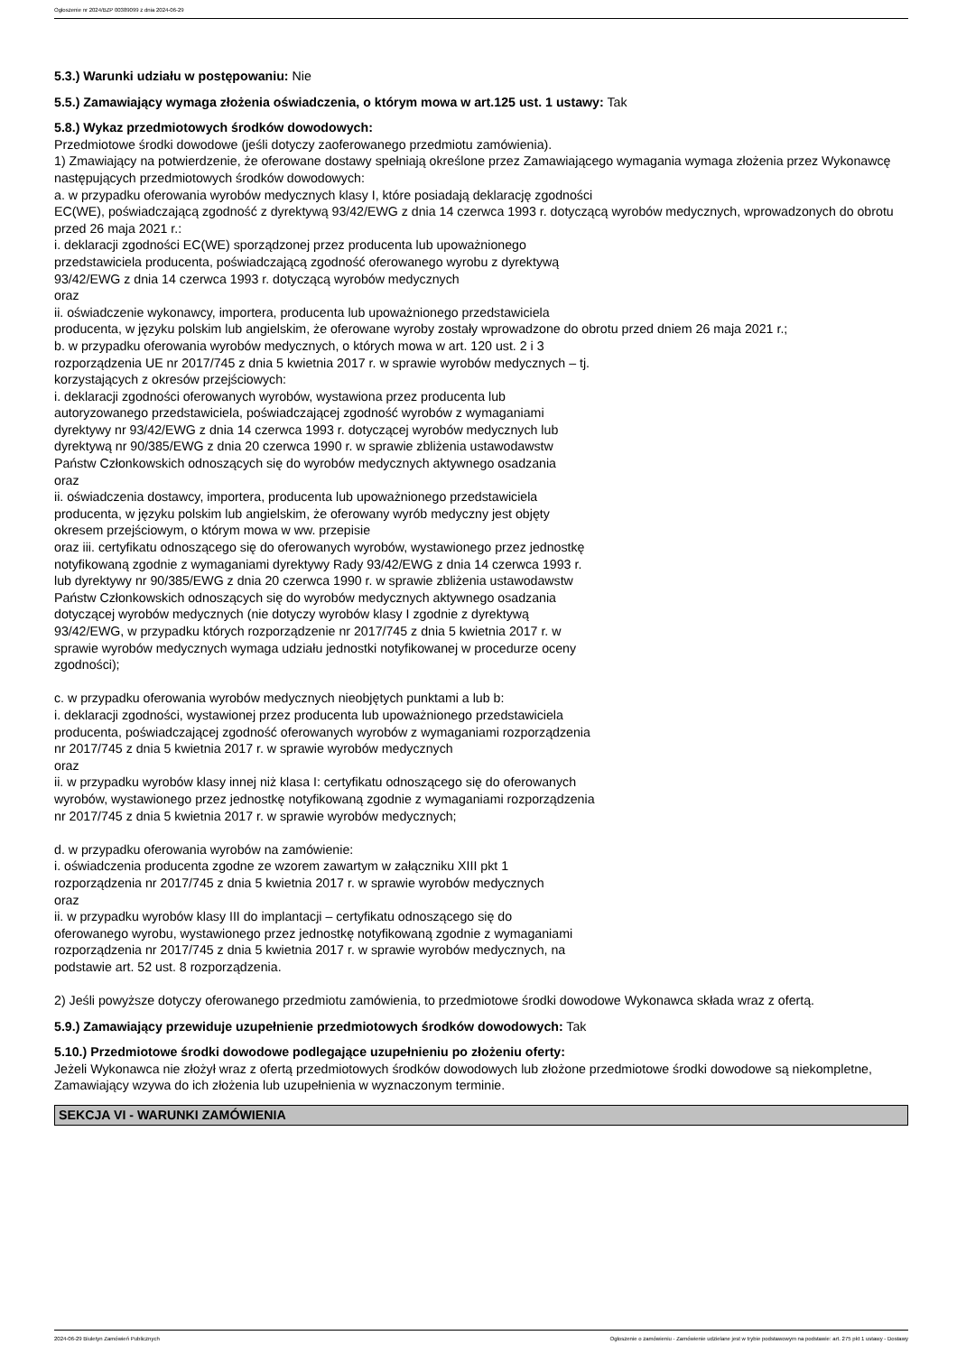Ogłoszenie nr 2024/BZP 00389099 z dnia 2024-06-29
5.3.) Warunki udziału w postępowaniu: Nie
5.5.) Zamawiający wymaga złożenia oświadczenia, o którym mowa w art.125 ust. 1 ustawy: Tak
5.8.) Wykaz przedmiotowych środków dowodowych:
Przedmiotowe środki dowodowe (jeśli dotyczy zaoferowanego przedmiotu zamówienia).
1) Zmawiający na potwierdzenie, że oferowane dostawy spełniają określone przez Zamawiającego wymagania wymaga złożenia przez Wykonawcę następujących przedmiotowych środków dowodowych:
a. w przypadku oferowania wyrobów medycznych klasy I, które posiadają deklarację zgodności
EC(WE), poświadczającą zgodność z dyrektywą 93/42/EWG z dnia 14 czerwca 1993 r. dotyczącą wyrobów medycznych, wprowadzonych do obrotu przed 26 maja 2021 r.:
i. deklaracji zgodności EC(WE) sporządzonej przez producenta lub upoważnionego
przedstawiciela producenta, poświadczającą zgodność oferowanego wyrobu z dyrektywą
93/42/EWG z dnia 14 czerwca 1993 r. dotyczącą wyrobów medycznych
oraz
ii. oświadczenie wykonawcy, importera, producenta lub upoważnionego przedstawiciela
producenta, w języku polskim lub angielskim, że oferowane wyroby zostały wprowadzone do obrotu przed dniem 26 maja 2021 r.;
b. w przypadku oferowania wyrobów medycznych, o których mowa w art. 120 ust. 2 i 3
rozporządzenia UE nr 2017/745 z dnia 5 kwietnia 2017 r. w sprawie wyrobów medycznych – tj.
korzystających z okresów przejściowych:
i. deklaracji zgodności oferowanych wyrobów, wystawiona przez producenta lub
autoryzowanego przedstawiciela, poświadczającej zgodność wyrobów z wymaganiami
dyrektywy nr 93/42/EWG z dnia 14 czerwca 1993 r. dotyczącej wyrobów medycznych lub
dyrektywą nr 90/385/EWG z dnia 20 czerwca 1990 r. w sprawie zbliżenia ustawodawstw
Państw Członkowskich odnoszących się do wyrobów medycznych aktywnego osadzania
oraz
ii. oświadczenia dostawcy, importera, producenta lub upoważnionego przedstawiciela
producenta, w języku polskim lub angielskim, że oferowany wyrób medyczny jest objęty
okresem przejściowym, o którym mowa w ww. przepisie
oraz iii. certyfikatu odnoszącego się do oferowanych wyrobów, wystawionego przez jednostkę
notyfikowaną zgodnie z wymaganiami dyrektywy Rady 93/42/EWG z dnia 14 czerwca 1993 r.
lub dyrektywy nr 90/385/EWG z dnia 20 czerwca 1990 r. w sprawie zbliżenia ustawodawstw
Państw Członkowskich odnoszących się do wyrobów medycznych aktywnego osadzania
dotyczącej wyrobów medycznych (nie dotyczy wyrobów klasy I zgodnie z dyrektywą
93/42/EWG, w przypadku których rozporządzenie nr 2017/745 z dnia 5 kwietnia 2017 r. w
sprawie wyrobów medycznych wymaga udziału jednostki notyfikowanej w procedurze oceny
zgodności);
c. w przypadku oferowania wyrobów medycznych nieobjętych punktami a lub b:
i. deklaracji zgodności, wystawionej przez producenta lub upoważnionego przedstawiciela
producenta, poświadczającej zgodność oferowanych wyrobów z wymaganiami rozporządzenia
nr 2017/745 z dnia 5 kwietnia 2017 r. w sprawie wyrobów medycznych
oraz
ii. w przypadku wyrobów klasy innej niż klasa I: certyfikatu odnoszącego się do oferowanych
wyrobów, wystawionego przez jednostkę notyfikowaną zgodnie z wymaganiami rozporządzenia
nr 2017/745 z dnia 5 kwietnia 2017 r. w sprawie wyrobów medycznych;
d. w przypadku oferowania wyrobów na zamówienie:
i. oświadczenia producenta zgodne ze wzorem zawartym w załączniku XIII pkt 1
rozporządzenia nr 2017/745 z dnia 5 kwietnia 2017 r. w sprawie wyrobów medycznych
oraz
ii. w przypadku wyrobów klasy III do implantacji – certyfikatu odnoszącego się do
oferowanego wyrobu, wystawionego przez jednostkę notyfikowaną zgodnie z wymaganiami
rozporządzenia nr 2017/745 z dnia 5 kwietnia 2017 r. w sprawie wyrobów medycznych, na
podstawie art. 52 ust. 8 rozporządzenia.
2) Jeśli powyższe dotyczy oferowanego przedmiotu zamówienia, to przedmiotowe środki dowodowe Wykonawca składa wraz z ofertą.
5.9.) Zamawiający przewiduje uzupełnienie przedmiotowych środków dowodowych: Tak
5.10.) Przedmiotowe środki dowodowe podlegające uzupełnieniu po złożeniu oferty:
Jeżeli Wykonawca nie złożył wraz z ofertą przedmiotowych środków dowodowych lub złożone przedmiotowe środki dowodowe są niekompletne, Zamawiający wzywa do ich złożenia lub uzupełnienia w wyznaczonym terminie.
SEKCJA VI - WARUNKI ZAMÓWIENIA
2024-06-29 Biuletyn Zamówień Publicznych Ogłoszenie o zamówieniu - Zamówienie udzielane jest w trybie podstawowym na podstawie: art. 275 pkt 1 ustawy - Dostawy